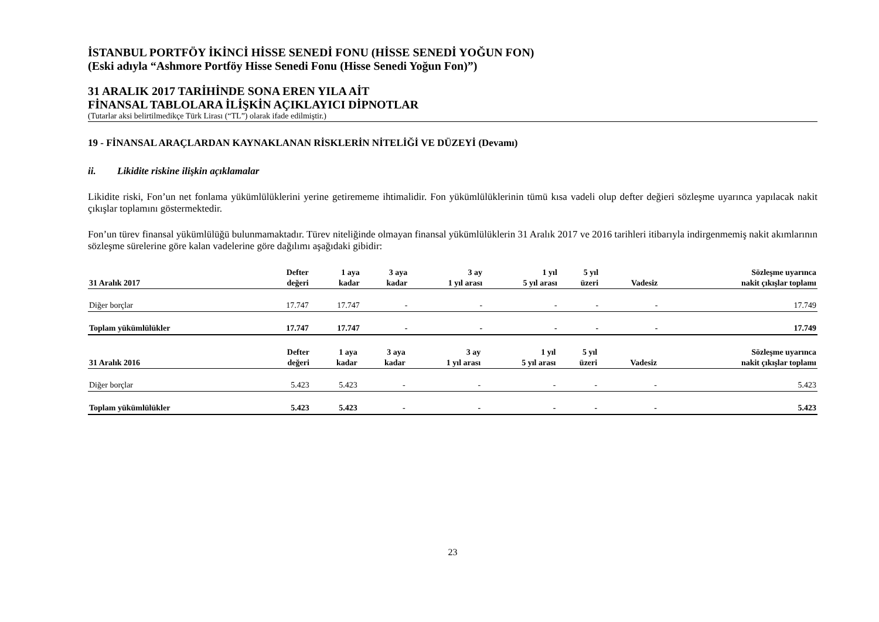İSTANBUL PORTFÖY İKİNCİ HİSSE SENEDİ FONU (HİSSE SENEDİ YOĞUN FON)
(Eski adıyla “Ashmore Portföy Hisse Senedi Fonu (Hisse Senedi Yoğun Fon)”)
31 ARALIK 2017 TARİHİNDE SONA EREN YILA AİT
FİNANSAL TABLOLARA İLİŞKİN AÇIKLAYICI DİPNOTLAR
(Tutarlar aksi belirtilmedikçe Türk Lirası (“TL”) olarak ifade edilmiştir.)
19 - FİNANSAL ARAÇLARDAN KAYNAKLANAN RİSKLERİN NİTELİĞİ VE DÜZEYİ (Devamı)
ii. Likidite riskine ilişkin açıklamalar
Likidite riski, Fon’un net fonlama yükümlülüklerini yerine getirememe ihtimalidir. Fon yükümlülüklerinin tümü kısa vadeli olup defter değieri sözleşme uyarınca yapılacak nakit çıkışlar toplamını göstermektedir.
Fon’un türev finansal yükümlülüğü bulunmamaktadır. Türev niteliğinde olmayan finansal yükümlülüklerin 31 Aralık 2017 ve 2016 tarihleri itibarıyla indirgenmemiş nakit akımlarının sözleşme sürelerine göre kalan vadelerine göre dağılımı aşağıdaki gibidir:
| 31 Aralık 2017 | Defter değeri | 1 aya kadar | 3 aya kadar | 3 ay 1 yıl arası | 1 yıl 5 yıl arası | 5 yıl üzeri | Vadesiz | Sözleşme uyarınca nakit çıkışlar toplamı |
| --- | --- | --- | --- | --- | --- | --- | --- | --- |
| Diğer borçlar | 17.747 | 17.747 | - | - | - | - | - | 17.749 |
| Toplam yükümlülükler | 17.747 | 17.747 | - | - | - | - | - | 17.749 |
| 31 Aralık 2016 | Defter değeri | 1 aya kadar | 3 aya kadar | 3 ay 1 yıl arası | 1 yıl 5 yıl arası | 5 yıl üzeri | Vadesiz | Sözleşme uyarınca nakit çıkışlar toplamı |
| --- | --- | --- | --- | --- | --- | --- | --- | --- |
| Diğer borçlar | 5.423 | 5.423 | - | - | - | - | - | 5.423 |
| Toplam yükümlülükler | 5.423 | 5.423 | - | - | - | - | - | 5.423 |
23